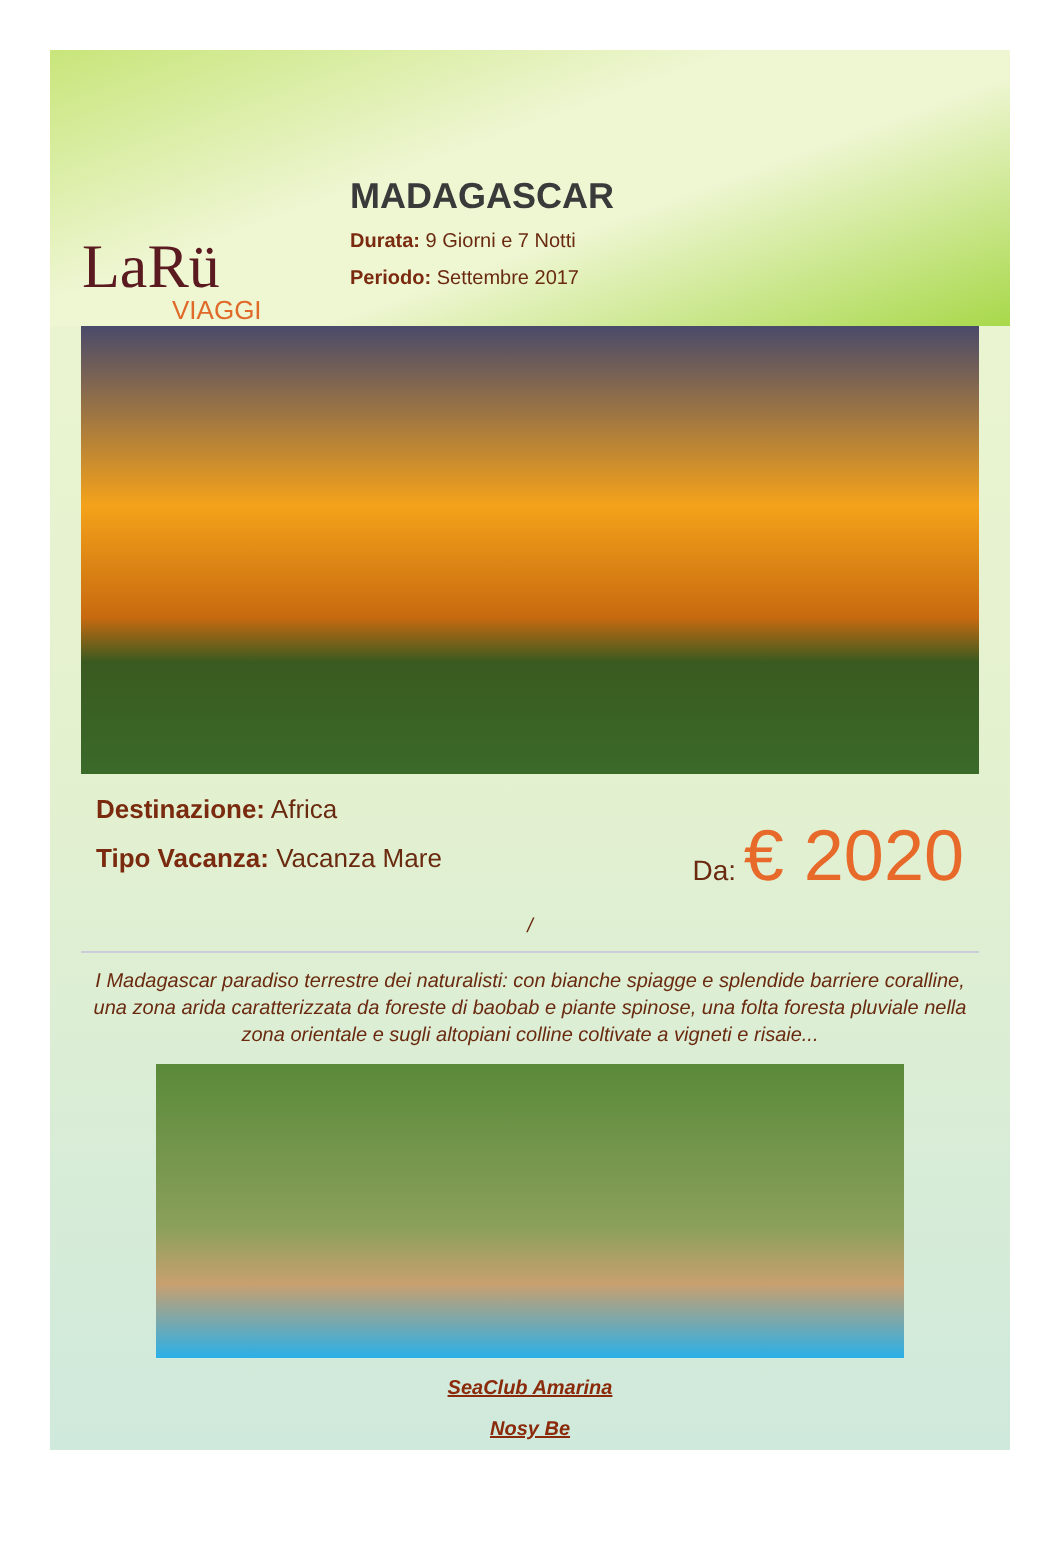LaRü
VIAGGI
MADAGASCAR
Durata: 9 Giorni e 7 Notti
Periodo: Settembre 2017
Destinazione: Africa
Tipo Vacanza: Vacanza Mare
Da: € 2020
/
I Madagascar paradiso terrestre dei naturalisti: con bianche spiagge e splendide barriere coralline, una zona arida caratterizzata da foreste di baobab e piante spinose, una folta foresta pluviale nella zona orientale e sugli altopiani colline coltivate a vigneti e risaie...
SeaClub Amarina
Nosy Be